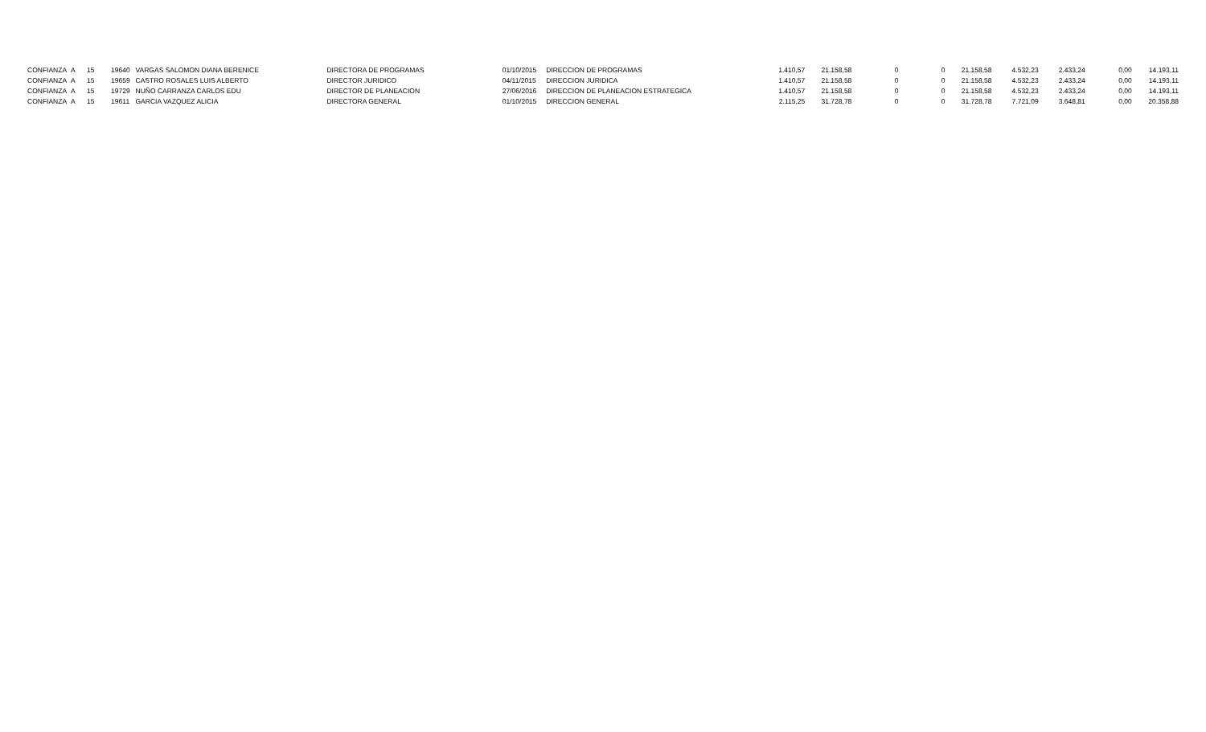| CONFIANZA | A | 15 | 19640 | VARGAS SALOMON DIANA BERENICE | DIRECTORA DE PROGRAMAS | 01/10/2015 | DIRECCION DE PROGRAMAS | 1.410,57 | 21.158,58 | 0 | 0 | 21.158,58 | 4.532,23 | 2.433,24 | 0,00 | 14.193,11 |
| CONFIANZA | A | 15 | 19659 | CASTRO ROSALES LUIS ALBERTO | DIRECTOR JURIDICO | 04/11/2015 | DIRECCION JURIDICA | 1.410,57 | 21.158,58 | 0 | 0 | 21.158,58 | 4.532,23 | 2.433,24 | 0,00 | 14.193,11 |
| CONFIANZA | A | 15 | 19729 | NUÑO CARRANZA CARLOS EDU | DIRECTOR DE PLANEACION | 27/06/2016 | DIRECCION DE PLANEACION ESTRATEGICA | 1.410,57 | 21.158,58 | 0 | 0 | 21.158,58 | 4.532,23 | 2.433,24 | 0,00 | 14.193,11 |
| CONFIANZA | A | 15 | 19611 | GARCIA VAZQUEZ ALICIA | DIRECTORA GENERAL | 01/10/2015 | DIRECCION GENERAL | 2.115,25 | 31.728,78 | 0 | 0 | 31.728,78 | 7.721,09 | 3.648,81 | 0,00 | 20.358,88 |